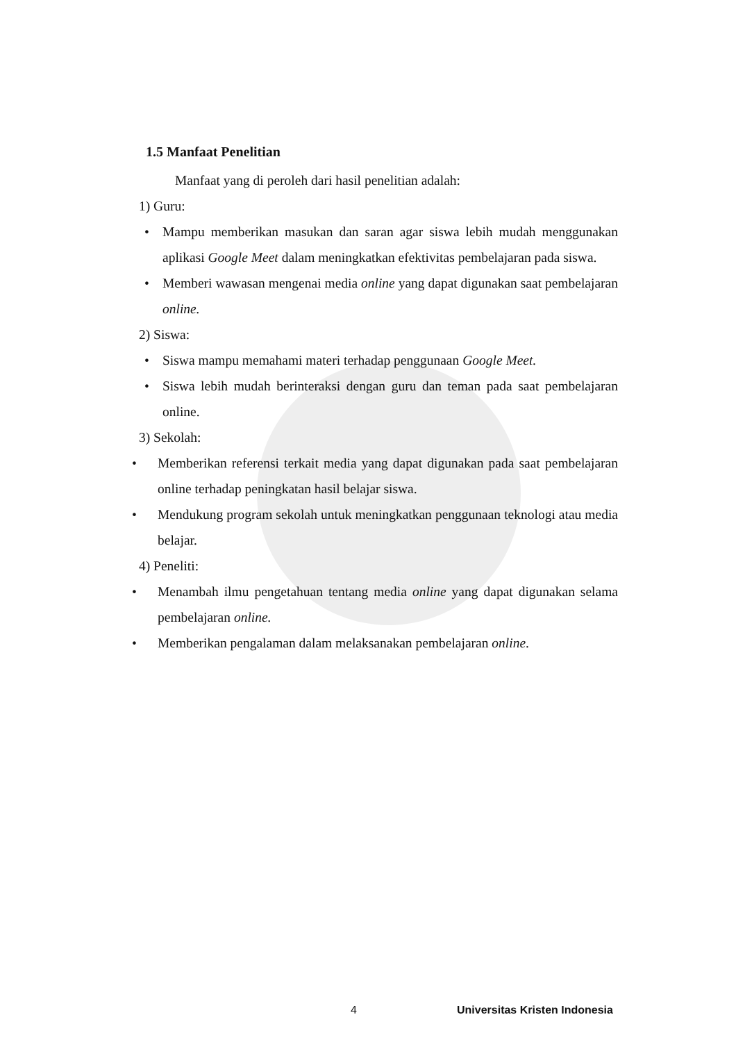1.5 Manfaat Penelitian
Manfaat yang di peroleh dari hasil penelitian adalah:
1) Guru:
• Mampu memberikan masukan dan saran agar siswa lebih mudah menggunakan aplikasi Google Meet dalam meningkatkan efektivitas pembelajaran pada siswa.
• Memberi wawasan mengenai media online yang dapat digunakan saat pembelajaran online.
2) Siswa:
• Siswa mampu memahami materi terhadap penggunaan Google Meet.
• Siswa lebih mudah berinteraksi dengan guru dan teman pada saat pembelajaran online.
3) Sekolah:
• Memberikan referensi terkait media yang dapat digunakan pada saat pembelajaran online terhadap peningkatan hasil belajar siswa.
• Mendukung program sekolah untuk meningkatkan penggunaan teknologi atau media belajar.
4) Peneliti:
• Menambah ilmu pengetahuan tentang media online yang dapat digunakan selama pembelajaran online.
• Memberikan pengalaman dalam melaksanakan pembelajaran online.
4 Universitas Kristen Indonesia